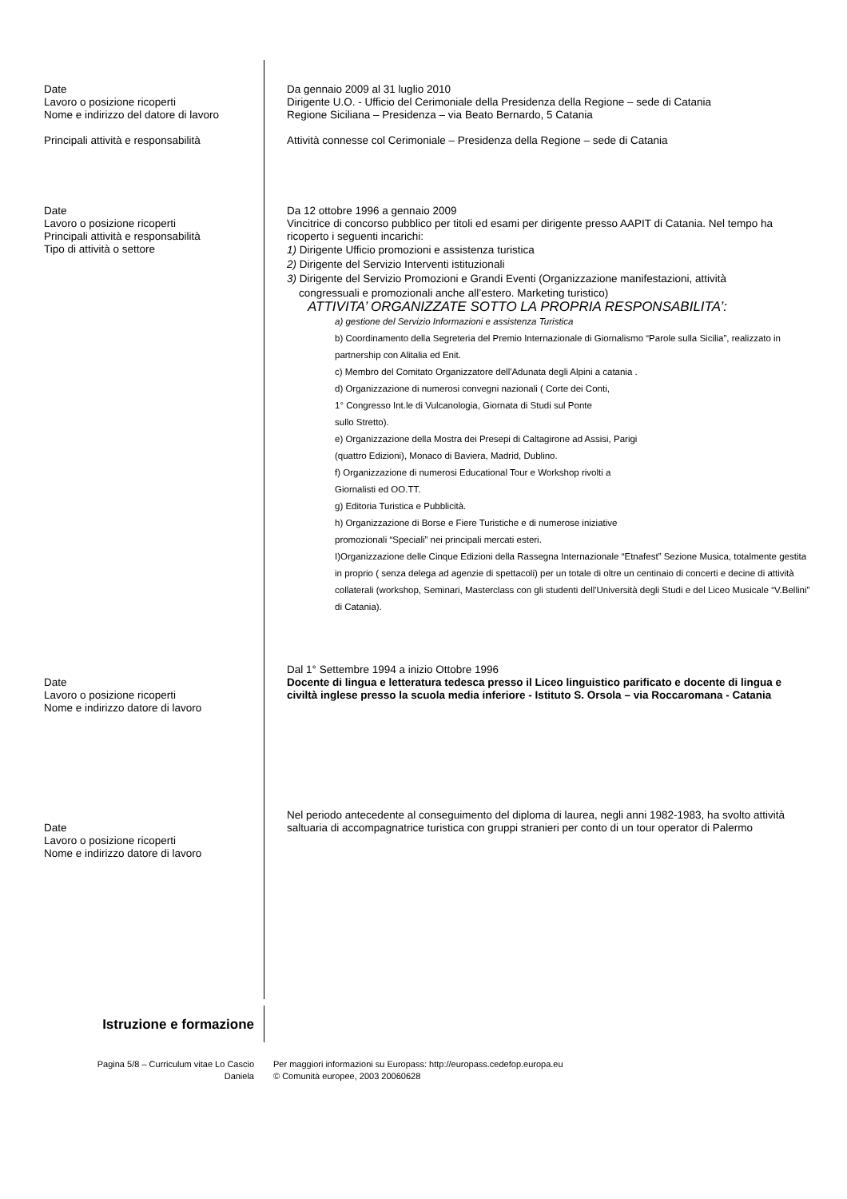Date
Lavoro o posizione ricoperti
Nome e indirizzo del datore di lavoro
Principali attività e responsabilità
Da gennaio 2009 al 31 luglio 2010
Dirigente U.O. - Ufficio del Cerimoniale della Presidenza della Regione – sede di Catania
Regione Siciliana – Presidenza – via Beato Bernardo, 5 Catania
Attività connesse col Cerimoniale – Presidenza della Regione – sede di Catania
Date
Lavoro o posizione ricoperti
Principali attività e responsabilità
Tipo di attività o settore
Da 12 ottobre 1996 a gennaio 2009
Vincitrice di concorso pubblico per titoli ed esami per dirigente presso AAPIT di Catania. Nel tempo ha ricoperto i seguenti incarichi:
1) Dirigente Ufficio promozioni e assistenza turistica
2) Dirigente del Servizio Interventi istituzionali
3) Dirigente del Servizio Promozioni e Grandi Eventi (Organizzazione manifestazioni, attività
congressuali e promozionali anche all’estero. Marketing turistico)
ATTIVITA’ ORGANIZZATE SOTTO LA PROPRIA RESPONSABILITA’:
a) gestione del Servizio Informazioni e assistenza Turistica
b) Coordinamento della Segreteria del Premio Internazionale di Giornalismo “Parole sulla Sicilia”, realizzato in partnership con Alitalia ed Enit.
c) Membro del Comitato Organizzatore dell'Adunata degli Alpini a catania .
d) Organizzazione di numerosi convegni nazionali ( Corte dei Conti,
1° Congresso Int.le di Vulcanologia, Giornata di Studi sul Ponte
sullo Stretto).
e) Organizzazione della Mostra dei Presepi di Caltagirone ad Assisi, Parigi
(quattro Edizioni), Monaco di Baviera, Madrid, Dublino.
f) Organizzazione di numerosi Educational Tour e Workshop rivolti a
Giornalisti ed OO.TT.
g) Editoria Turistica e Pubblicità.
h) Organizzazione di Borse e Fiere Turistiche e di numerose iniziative
promozionali “Speciali” nei principali mercati esteri.
I)Organizzazione delle Cinque Edizioni della Rassegna Internazionale “Etnafest” Sezione Musica, totalmente gestita in proprio ( senza delega ad agenzie di spettacoli) per un totale di oltre un centinaio di concerti e decine di attività collaterali (workshop, Seminari, Masterclass con gli studenti dell'Università degli Studi e del Liceo Musicale “V.Bellini” di Catania).
Date
Lavoro o posizione ricoperti
Nome e indirizzo datore di lavoro
Dal 1° Settembre 1994 a inizio Ottobre 1996
Docente di lingua e letteratura tedesca presso il Liceo linguistico parificato e docente di lingua e civiltà inglese presso la scuola media inferiore - Istituto S. Orsola – via Roccaromana - Catania
Date
Lavoro o posizione ricoperti
Nome e indirizzo datore di lavoro
Nel periodo antecedente al conseguimento del diploma di laurea, negli anni 1982-1983, ha svolto attività saltuaria di accompagnatrice turistica con gruppi stranieri per conto di un tour operator di Palermo
Istruzione e formazione
Pagina 5/8 – Curriculum vitae Lo Cascio
Daniela
Per maggiori informazioni su Europass: http://europass.cedefop.europa.eu
© Comunità europee, 2003 20060628